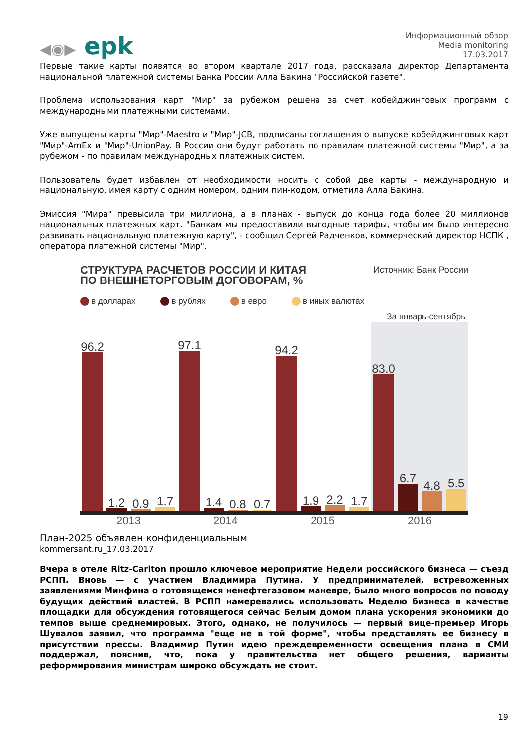◀◉▶ epk
Информационный обзор
Media monitoring
17.03.2017
Первые такие карты появятся во втором квартале 2017 года, рассказала директор Департамента национальной платежной системы Банка России Алла Бакина "Российской газете".
Проблема использования карт "Мир" за рубежом решена за счет кобейджинговых программ с международными платежными системами.
Уже выпущены карты "Мир"-Maestro и "Мир"-JCB, подписаны соглашения о выпуске кобейджинговых карт "Мир"-AmEx и "Мир"-UnionPay. В России они будут работать по правилам платежной системы "Мир", а за рубежом - по правилам международных платежных систем.
Пользователь будет избавлен от необходимости носить с собой две карты - международную и национальную, имея карту с одним номером, одним пин-кодом, отметила Алла Бакина.
Эмиссия "Мира" превысила три миллиона, а в планах - выпуск до конца года более 20 миллионов национальных платежных карт. "Банкам мы предоставили выгодные тарифы, чтобы им было интересно развивать национальную платежную карту", - сообщил Сергей Радченков, коммерческий директор НСПК , оператора платежной системы "Мир".
СТРУКТУРА РАСЧЕТОВ РОССИИ И КИТАЯ
ПО ВНЕШНЕТОРГОВЫМ ДОГОВОРАМ, %
Источник: Банк России
в долларах в рублях в евро в иных валютах
За январь-сентябрь
96.2
1.2
0.9
1.7
97.1
1.4
0.8
0.7
94.2
1.9
2.2
1.7
83.0
6.7
4.8
5.5
2013 2014 2015 2016
План-2025 объявлен конфиденциальным
kommersant.ru_17.03.2017
Вчера в отеле Ritz-Carlton прошло ключевое мероприятие Недели российского бизнеса — съезд РСПП. Вновь — с участием Владимира Путина. У предпринимателей, встревоженных заявлениями Минфина о готовящемся ненефтегазовом маневре, было много вопросов по поводу будущих действий властей. В РСПП намеревались использовать Неделю бизнеса в качестве площадки для обсуждения готовящегося сейчас Белым домом плана ускорения экономики до темпов выше среднемировых. Этого, однако, не получилось — первый вице-премьер Игорь Шувалов заявил, что программа "еще не в той форме", чтобы представлять ее бизнесу в присутствии прессы. Владимир Путин идею преждевременности освещения плана в СМИ поддержал, пояснив, что, пока у правительства нет общего решения, варианты реформирования министрам широко обсуждать не стоит.
19